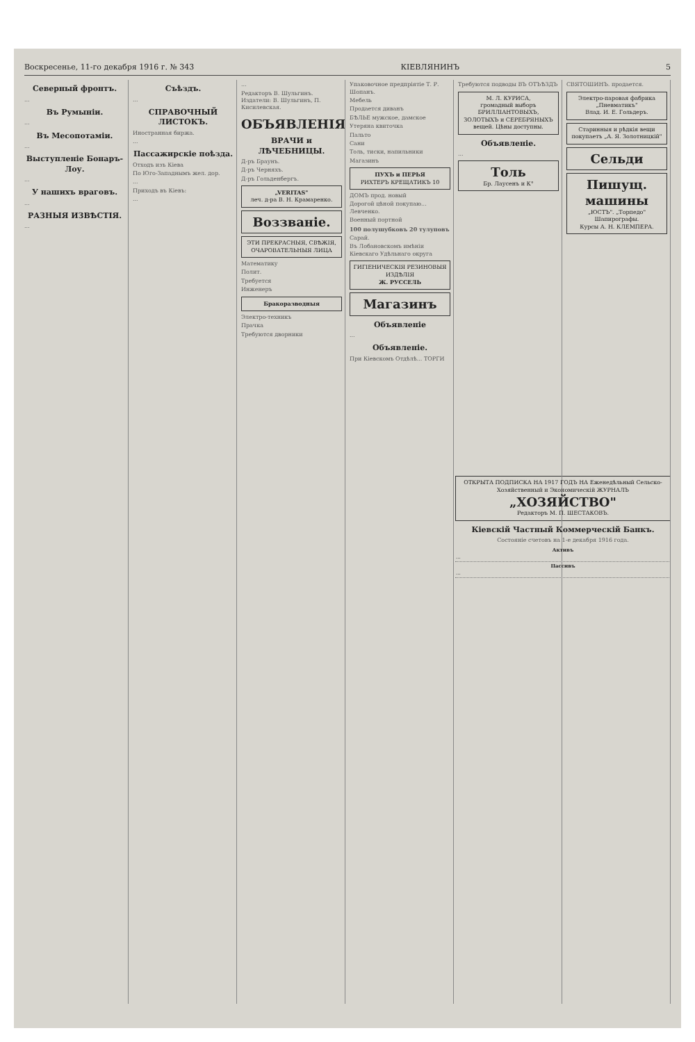Воскресенье, 11-го декабря 1916 г. № 343 КІЕВЛЯНИНЪ 5
Северный фронтъ.
...
Въ Румыніи.
...
Въ Месопотаміи.
...
Выступленіе Бонаръ-Лоу.
...
У нашихъ враговъ.
...
РАЗНЫЯ ИЗВѢСТІЯ.
...
Съѣздъ.
...
СПРАВОЧНЫЙ ЛИСТОКЪ.
Иностранная биржа.
...
Пассажирскіе поѣзда.
Отходъ изъ Кіева
По Юго-Западнымъ жел. дор.
...
Приходъ въ Кіевъ:
...
...
Редакторъ В. Шульгинъ. Издатели: В. Шульгинъ, П. Кисилевская.
ОБЪЯВЛЕНІЯ.
ВРАЧИ и ЛѢЧЕБНИЦЫ.
Д-ръ Браунъ.
Д-ръ Черняхъ.
Д-ръ Гольденбергъ.
„VERITAS"
леч. д-ра В. Н. Крамаренко.
Воззваніе.
ЭТИ ПРЕКРАСНЫЯ, СВѢЖІЯ, ОЧАРОВАТЕЛЬНЫЯ ЛИЦА
Математику
Полит.
Требуется
Инженеръ
Бракоразводныя
Электро-техникъ
Прачка
Требуются дворники
Упаковочное предпріятіе Т. Р. Шопанъ.
Мебель
Продается диванъ
БѢЛЬЕ мужское, дамское
Утеряна квиточка
Пальто
Сани
Толь, тиски, напильники
Магазинъ
ПУХЪ и ПЕРЬЯ
РИХТЕРЪ КРЕЩАТИКЪ 10
ДОМЪ прод. новый
Дорогой цѣной покупаю... Левченко.
Военный портной
100 полушубковъ 20 тулуповъ
Сарай.
Въ Лобановскомъ имѣніи Кіевскаго Удѣльнаго округа
ГИГІЕНИЧЕСКІЯ РЕЗИНОВЫЯ ИЗДѢЛІЯ
Ж. РУССЕЛЬ
Магазинъ
Объявленіе
...
Объявленіе.
При Кіевскомъ Отдѣлѣ... ТОРГИ
Требуются подводы ВЪ ОТЪѢЗДЪ
М. Л. КУРИСА,
громадный выборъ БРИЛЛІАНТОВЫХЪ, ЗОЛОТЫХЪ и СЕРЕБРЯНЫХЪ вещей. Цѣны доступны.
Объявленіе.
...
Толь
Бр. Лаусенъ и К°
СВЯТОШИНЪ. продается.
Электро-паровая фабрика „Пневматикъ"
Влад. И. Е. Гольдеръ.
Старинныя и рѣдкія вещи покупаетъ „А. Я. Золотницкій"
Сельди
Пишущ. машины
„ЮСТЪ". „Торпедо" Шапирографы.
Курсы А. Н. КЛЕМПЕРА.
ОТКРЫТА ПОДПИСКА НА 1917 ГОДЪ НА Еженедѣльный Сельско-Хозяйственный и Экономическій ЖУРНАЛЪ
„ХОЗЯЙСТВО"
Редакторъ М. П. ШЕСТАКОВЪ.
Кіевскій Частный Коммерческій Банкъ.
Состояніе счетовъ на 1-е декабря 1916 года.
| Активъ |
| --- |
| ... |
| Пассивъ |
| ... |